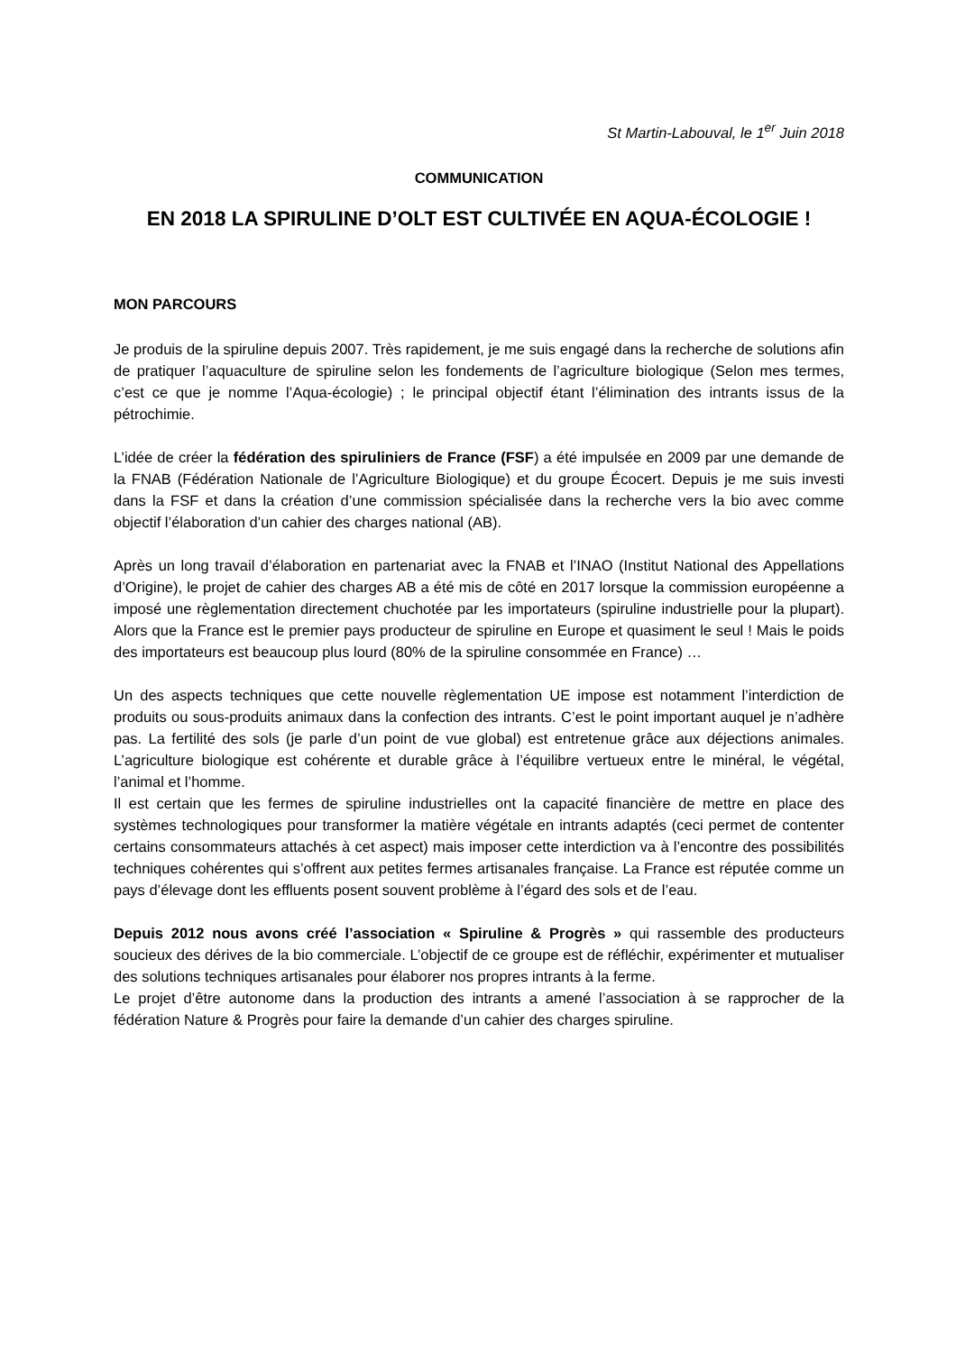St Martin-Labouval, le 1<sup>er</sup> Juin 2018
COMMUNICATION
EN 2018 LA SPIRULINE D’OLT EST CULTIVÉE EN AQUA-ÉCOLOGIE !
MON PARCOURS
Je produis de la spiruline depuis 2007. Très rapidement, je me suis engagé dans la recherche de solutions afin de pratiquer l’aquaculture de spiruline selon les fondements de l’agriculture biologique (Selon mes termes, c’est ce que je nomme l’Aqua-écologie) ; le principal objectif étant l’élimination des intrants issus de la pétrochimie.
L’idée de créer la fédération des spiruliniers de France (FSF) a été impulsée en 2009 par une demande de la FNAB (Fédération Nationale de l’Agriculture Biologique) et du groupe Écocert. Depuis je me suis investi dans la FSF et dans la création d’une commission spécialisée dans la recherche vers la bio avec comme objectif l’élaboration d’un cahier des charges national (AB).
Après un long travail d’élaboration en partenariat avec la FNAB et l’INAO (Institut National des Appellations d’Origine), le projet de cahier des charges AB a été mis de côté en 2017 lorsque la commission européenne a imposé une règlementation directement chuchotée par les importateurs (spiruline industrielle pour la plupart). Alors que la France est le premier pays producteur de spiruline en Europe et quasiment le seul ! Mais le poids des importateurs est beaucoup plus lourd (80% de la spiruline consommée en France) …
Un des aspects techniques que cette nouvelle règlementation UE impose est notamment l’interdiction de produits ou sous-produits animaux dans la confection des intrants. C’est le point important auquel je n’adhère pas. La fertilité des sols (je parle d’un point de vue global) est entretenue grâce aux déjections animales. L’agriculture biologique est cohérente et durable grâce à l’équilibre vertueux entre le minéral, le végétal, l’animal et l’homme.
Il est certain que les fermes de spiruline industrielles ont la capacité financière de mettre en place des systèmes technologiques pour transformer la matière végétale en intrants adaptés (ceci permet de contenter certains consommateurs attachés à cet aspect) mais imposer cette interdiction va à l’encontre des possibilités techniques cohérentes qui s’offrent aux petites fermes artisanales française. La France est réputée comme un pays d’élevage dont les effluents posent souvent problème à l’égard des sols et de l’eau.
Depuis 2012 nous avons créé l’association « Spiruline & Progrès » qui rassemble des producteurs soucieux des dérives de la bio commerciale. L’objectif de ce groupe est de réfléchir, expérimenter et mutualiser des solutions techniques artisanales pour élaborer nos propres intrants à la ferme.
Le projet d’être autonome dans la production des intrants a amené l’association à se rapprocher de la fédération Nature & Progrès pour faire la demande d’un cahier des charges spiruline.